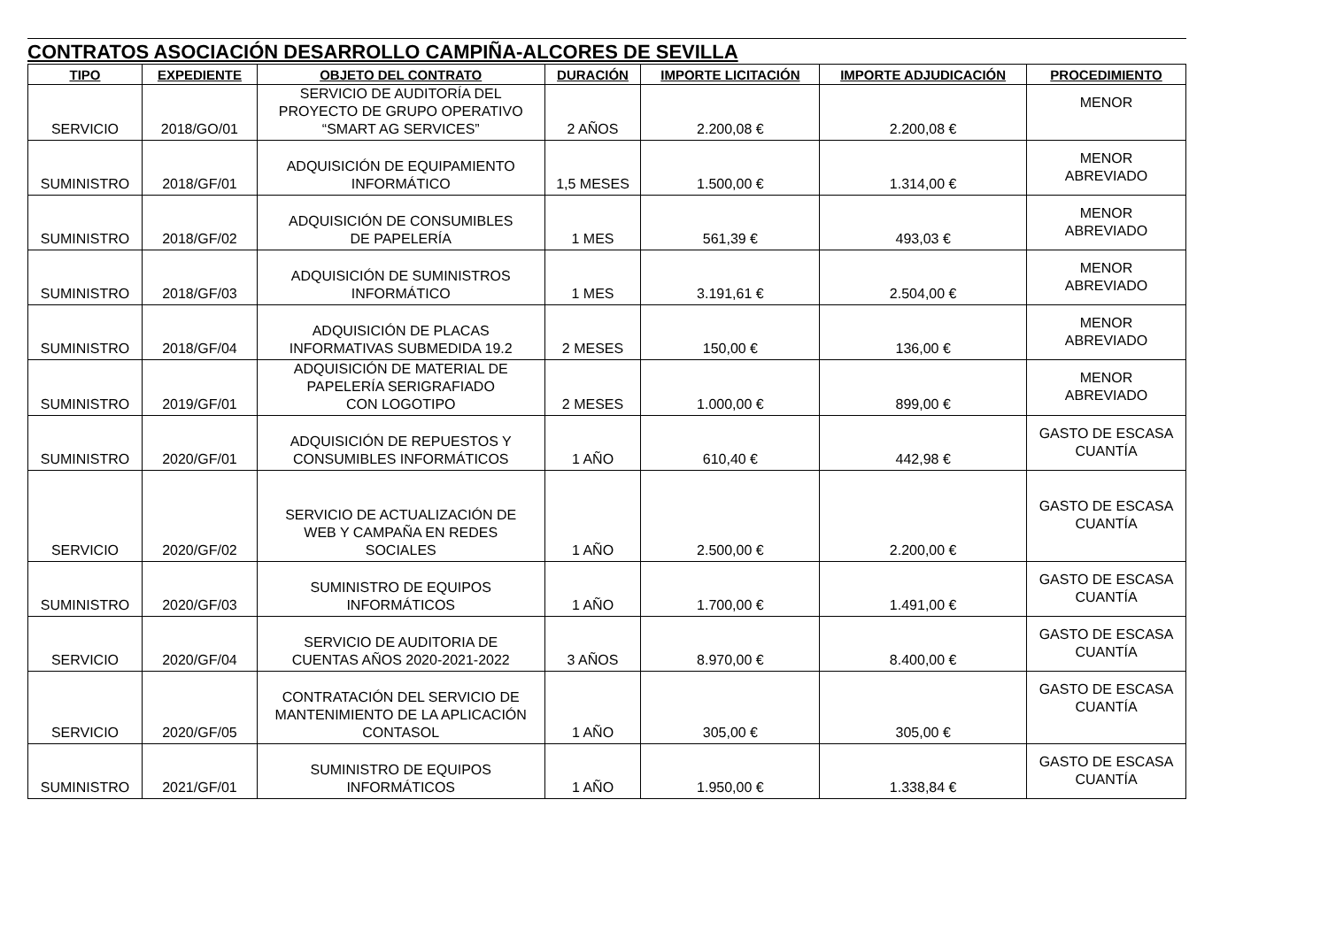CONTRATOS ASOCIACIÓN DESARROLLO CAMPIÑA-ALCORES DE SEVILLA
| TIPO | EXPEDIENTE | OBJETO DEL CONTRATO | DURACIÓN | IMPORTE LICITACIÓN | IMPORTE ADJUDICACIÓN | PROCEDIMIENTO |
| --- | --- | --- | --- | --- | --- | --- |
| SERVICIO | 2018/GO/01 | SERVICIO DE AUDITORÍA DEL PROYECTO DE GRUPO OPERATIVO “SMART AG SERVICES” | 2 AÑOS | 2.200,08 € | 2.200,08 € | MENOR |
| SUMINISTRO | 2018/GF/01 | ADQUISICIÓN DE EQUIPAMIENTO INFORMÁTICO | 1,5 MESES | 1.500,00 € | 1.314,00 € | MENOR ABREVIADO |
| SUMINISTRO | 2018/GF/02 | ADQUISICIÓN DE CONSUMIBLES DE PAPELERÍA | 1 MES | 561,39 € | 493,03 € | MENOR ABREVIADO |
| SUMINISTRO | 2018/GF/03 | ADQUISICIÓN DE SUMINISTROS INFORMÁTICO | 1 MES | 3.191,61 € | 2.504,00 € | MENOR ABREVIADO |
| SUMINISTRO | 2018/GF/04 | ADQUISICIÓN DE PLACAS INFORMATIVAS SUBMEDIDA 19.2 | 2 MESES | 150,00 € | 136,00 € | MENOR ABREVIADO |
| SUMINISTRO | 2019/GF/01 | ADQUISICIÓN DE MATERIAL DE PAPELERÍA SERIGRAFIADO CON LOGOTIPO | 2 MESES | 1.000,00 € | 899,00 € | MENOR ABREVIADO |
| SUMINISTRO | 2020/GF/01 | ADQUISICIÓN DE REPUESTOS Y CONSUMIBLES INFORMÁTICOS | 1 AÑO | 610,40 € | 442,98 € | GASTO DE ESCASA CUANTÍA |
| SERVICIO | 2020/GF/02 | SERVICIO DE ACTUALIZACIÓN DE WEB Y CAMPAÑA EN REDES SOCIALES | 1 AÑO | 2.500,00 € | 2.200,00 € | GASTO DE ESCASA CUANTÍA |
| SUMINISTRO | 2020/GF/03 | SUMINISTRO DE EQUIPOS INFORMÁTICOS | 1 AÑO | 1.700,00 € | 1.491,00 € | GASTO DE ESCASA CUANTÍA |
| SERVICIO | 2020/GF/04 | SERVICIO DE AUDITORIA DE CUENTAS AÑOS 2020-2021-2022 | 3 AÑOS | 8.970,00 € | 8.400,00 € | GASTO DE ESCASA CUANTÍA |
| SERVICIO | 2020/GF/05 | CONTRATACIÓN DEL SERVICIO DE MANTENIMIENTO DE LA APLICACIÓN CONTASOL | 1 AÑO | 305,00 € | 305,00 € | GASTO DE ESCASA CUANTÍA |
| SUMINISTRO | 2021/GF/01 | SUMINISTRO DE EQUIPOS INFORMÁTICOS | 1 AÑO | 1.950,00 € | 1.338,84 € | GASTO DE ESCASA CUANTÍA |